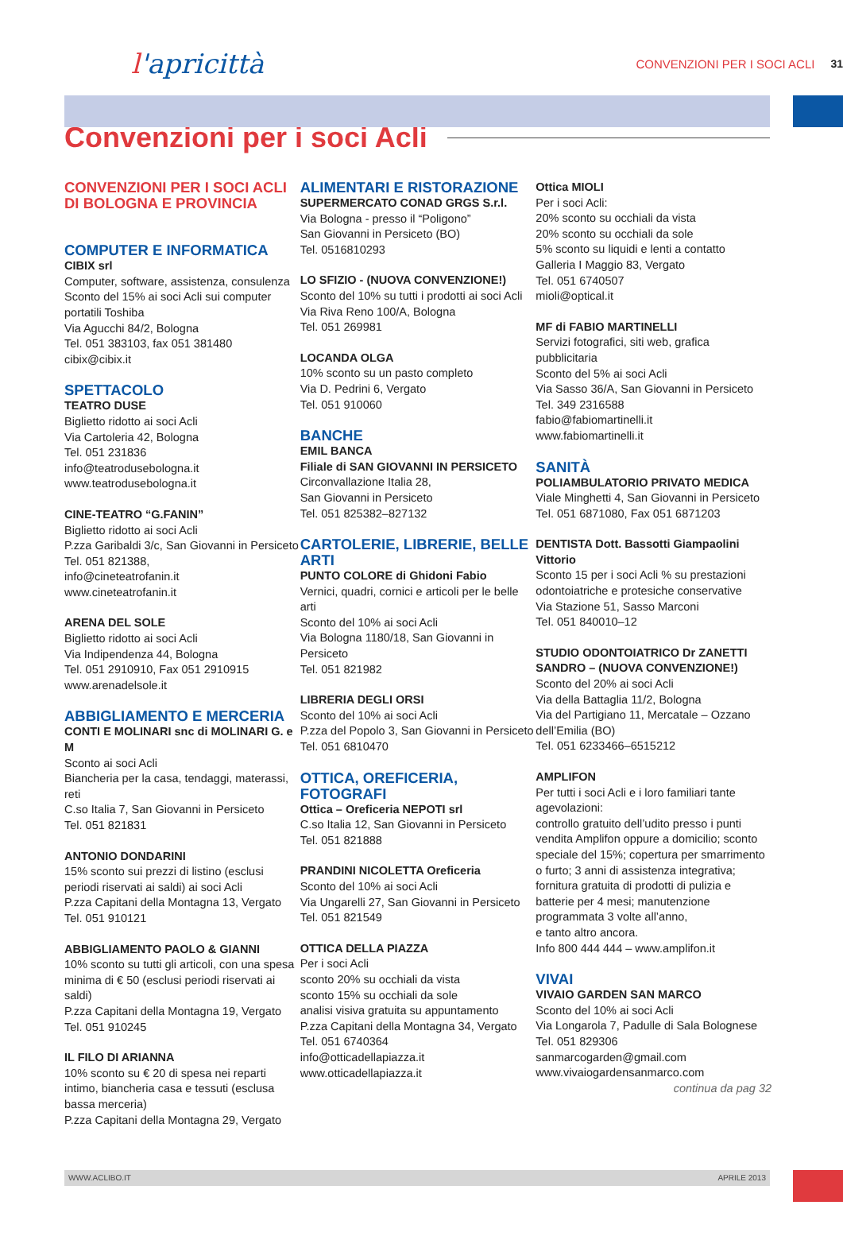l'apricittà
CONVENZIONI PER I SOCI ACLI 31
Convenzioni per i soci Acli
CONVENZIONI PER I SOCI ACLI DI BOLOGNA E PROVINCIA
COMPUTER E INFORMATICA
CIBIX srl
Computer, software, assistenza, consulenza
Sconto del 15% ai soci Acli sui computer portatili Toshiba
Via Agucchi 84/2, Bologna
Tel. 051 383103, fax 051 381480
cibix@cibix.it
SPETTACOLO
TEATRO DUSE
Biglietto ridotto ai soci Acli
Via Cartoleria 42, Bologna
Tel. 051 231836
info@teatrodusebologna.it
www.teatrodusebologna.it
CINE-TEATRO “G.FANIN”
Biglietto ridotto ai soci Acli
P.zza Garibaldi 3/c, San Giovanni in Persiceto
Tel. 051 821388,
info@cineteatrofanin.it
www.cineteatrofanin.it
ARENA DEL SOLE
Biglietto ridotto ai soci Acli
Via Indipendenza 44, Bologna
Tel. 051 2910910, Fax 051 2910915
www.arenadelsole.it
ABBIGLIAMENTO E MERCERIA
CONTI E MOLINARI snc di MOLINARI G. e M
Sconto ai soci Acli
Biancheria per la casa, tendaggi, materassi, reti
C.so Italia 7, San Giovanni in Persiceto
Tel. 051 821831
ANTONIO DONDARINI
15% sconto sui prezzi di listino (esclusi periodi riservati ai saldi) ai soci Acli
P.zza Capitani della Montagna 13, Vergato
Tel. 051 910121
ABBIGLIAMENTO PAOLO & GIANNI
10% sconto su tutti gli articoli, con una spesa minima di € 50 (esclusi periodi riservati ai saldi)
P.zza Capitani della Montagna 19, Vergato
Tel. 051 910245
IL FILO DI ARIANNA
10% sconto su € 20 di spesa nei reparti intimo, biancheria casa e tessuti (esclusa bassa merceria)
P.zza Capitani della Montagna 29, Vergato
ALIMENTARI E RISTORAZIONE
SUPERMERCATO CONAD GRGS S.r.l.
Via Bologna - presso il “Poligono”
San Giovanni in Persiceto (BO)
Tel. 0516810293
LO SFIZIO - (NUOVA CONVENZIONE!)
Sconto del 10% su tutti i prodotti ai soci Acli
Via Riva Reno 100/A, Bologna
Tel. 051 269981
LOCANDA OLGA
10% sconto su un pasto completo
Via D. Pedrini 6, Vergato
Tel. 051 910060
BANCHE
EMIL BANCA
Filiale di SAN GIOVANNI IN PERSICETO
Circonvallazione Italia 28,
San Giovanni in Persiceto
Tel. 051 825382–827132
CARTOLERIE, LIBRERIE, BELLE ARTI
PUNTO COLORE di Ghidoni Fabio
Vernici, quadri, cornici e articoli per le belle arti
Sconto del 10% ai soci Acli
Via Bologna 1180/18, San Giovanni in Persiceto
Tel. 051 821982
LIBRERIA DEGLI ORSI
Sconto del 10% ai soci Acli
P.zza del Popolo 3, San Giovanni in Persiceto
Tel. 051 6810470
OTTICA, OREFICERIA, FOTOGRAFI
Ottica – Oreficeria NEPOTI srl
C.so Italia 12, San Giovanni in Persiceto
Tel. 051 821888
PRANDINI NICOLETTA Oreficeria
Sconto del 10% ai soci Acli
Via Ungarelli 27, San Giovanni in Persiceto
Tel. 051 821549
OTTICA DELLA PIAZZA
Per i soci Acli
sconto 20% su occhiali da vista
sconto 15% su occhiali da sole
analisi visiva gratuita su appuntamento
P.zza Capitani della Montagna 34, Vergato
Tel. 051 6740364
info@otticadellapiazza.it
www.otticadellapiazza.it
Ottica MIOLI
Per i soci Acli:
20% sconto su occhiali da vista
20% sconto su occhiali da sole
5% sconto su liquidi e lenti a contatto
Galleria I Maggio 83, Vergato
Tel. 051 6740507
mioli@optical.it
MF di FABIO MARTINELLI
Servizi fotografici, siti web, grafica pubblicitaria
Sconto del 5% ai soci Acli
Via Sasso 36/A, San Giovanni in Persiceto
Tel. 349 2316588
fabio@fabiomartinelli.it
www.fabiomartinelli.it
SANITÀ
POLIAMBULATORIO PRIVATO MEDICA
Viale Minghetti 4, San Giovanni in Persiceto
Tel. 051 6871080, Fax 051 6871203
DENTISTA Dott. Bassotti Giampaolini Vittorio
Sconto 15 per i soci Acli % su prestazioni odontoiatriche e protesiche conservative
Via Stazione 51, Sasso Marconi
Tel. 051 840010–12
STUDIO ODONTOIATRICO Dr ZANETTI SANDRO – (NUOVA CONVENZIONE!)
Sconto del 20% ai soci Acli
Via della Battaglia 11/2, Bologna
Via del Partigiano 11, Mercatale – Ozzano dell’Emilia (BO)
Tel. 051 6233466–6515212
AMPLIFON
Per tutti i soci Acli e i loro familiari tante agevolazioni:
controllo gratuito dell’udito presso i punti vendita Amplifon oppure a domicilio; sconto speciale del 15%; copertura per smarrimento o furto; 3 anni di assistenza integrativa; fornitura gratuita di prodotti di pulizia e batterie per 4 mesi; manutenzione programmata 3 volte all’anno,
e tanto altro ancora.
Info 800 444 444 – www.amplifon.it
VIVAI
VIVAIO GARDEN SAN MARCO
Sconto del 10% ai soci Acli
Via Longarola 7, Padulle di Sala Bolognese
Tel. 051 829306
sanmarcogarden@gmail.com
www.vivaiogardensanmarco.com
continua da pag 32
WWW.ACLIBO.IT APRILE 2013